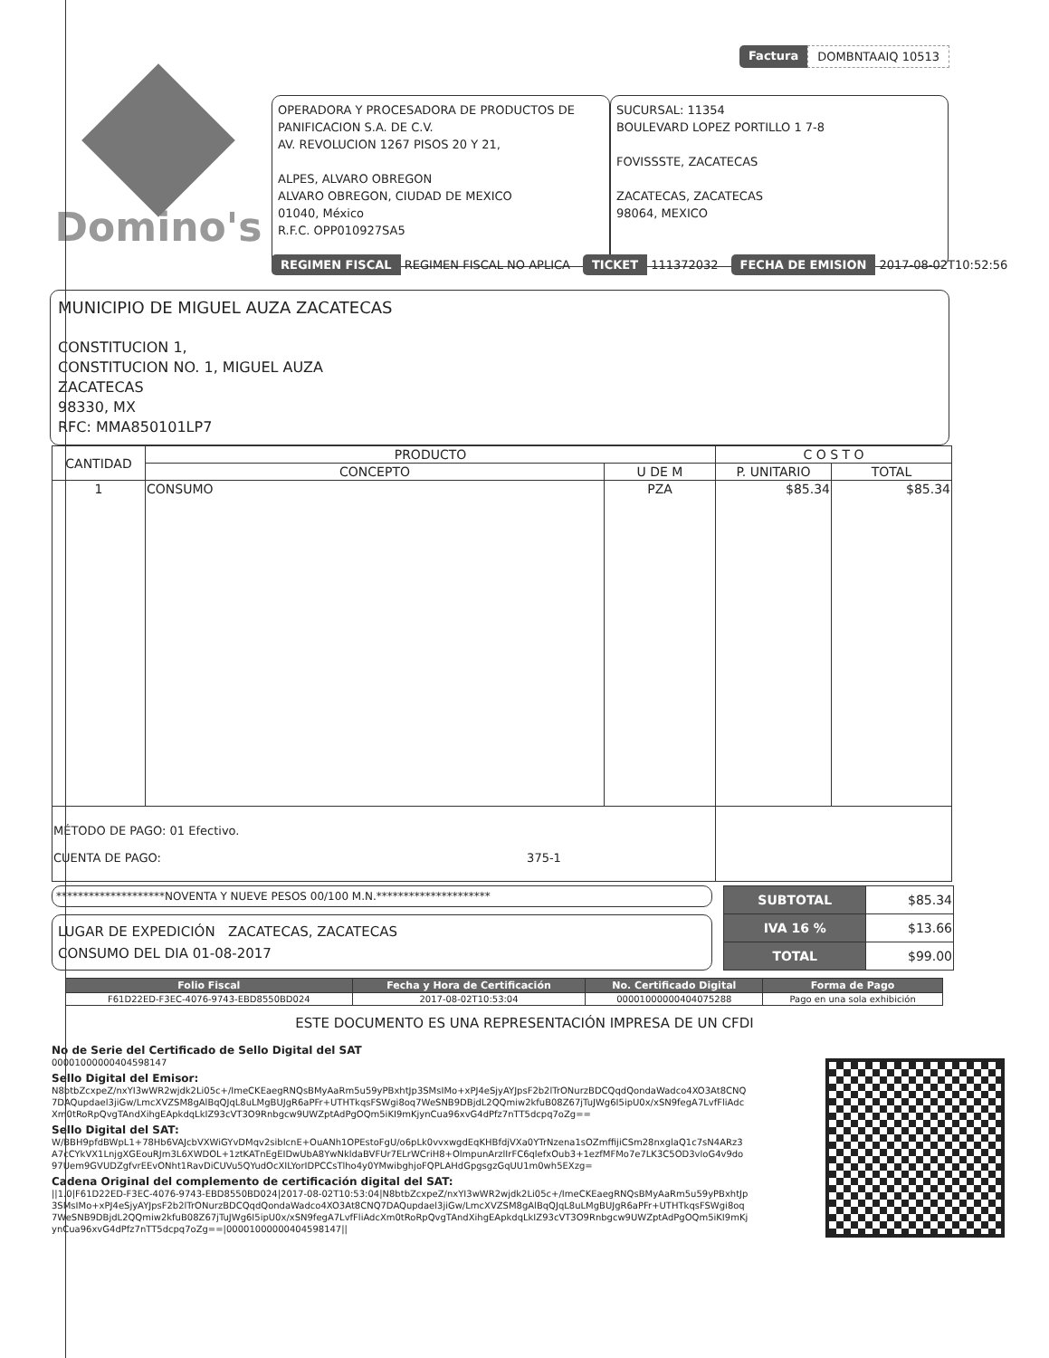Factura DOMBNTAAIQ 10513
Domino's
OPERADORA Y PROCESADORA DE PRODUCTOS DE PANIFICACION S.A. DE C.V.
AV. REVOLUCION 1267 PISOS 20 Y 21,
ALPES, ALVARO OBREGON
ALVARO OBREGON, CIUDAD DE MEXICO
01040, México
R.F.C. OPP010927SA5
SUCURSAL: 11354
BOULEVARD LOPEZ PORTILLO 1 7-8
FOVISSSTE, ZACATECAS
ZACATECAS, ZACATECAS
98064, MEXICO
REGIMEN FISCAL REGIMEN FISCAL NO APLICA
TICKET 111372032
FECHA DE EMISION 2017-08-02T10:52:56
MUNICIPIO DE MIGUEL AUZA ZACATECAS
CONSTITUCION 1,
CONSTITUCION NO. 1, MIGUEL AUZA
ZACATECAS
98330, MX
RFC: MMA850101LP7
| CANTIDAD | PRODUCTO | | C O S T O | |
| --- | --- | --- | --- | --- |
| | CONCEPTO | U DE M | P. UNITARIO | TOTAL |
| 1 | CONSUMO | PZA | $85.34 | $85.34 |
| MÉTODO DE PAGO: 01 Efectivo. CUENTA DE PAGO: 375-1 | | | | |
********************NOVENTA Y NUEVE PESOS 00/100 M.N.*********************
LUGAR DE EXPEDICIÓN ZACATECAS, ZACATECAS
CONSUMO DEL DIA 01-08-2017
| SUBTOTAL | $85.34 |
| IVA 16 % | $13.66 |
| TOTAL | $99.00 |
| Folio Fiscal | Fecha y Hora de Certificación | No. Certificado Digital | Forma de Pago |
| --- | --- | --- | --- |
| F61D22ED-F3EC-4076-9743-EBD8550BD024 | 2017-08-02T10:53:04 | 00001000000404075288 | Pago en una sola exhibición |
ESTE DOCUMENTO ES UNA REPRESENTACIÓN IMPRESA DE UN CFDI
No de Serie del Certificado de Sello Digital del SAT
00001000000404598147
Sello Digital del Emisor:
N8btbZcxpeZ/nxYI3wWR2wjdk2Li05c+/ImeCKEaegRNQsBMyAaRm5u59yPBxhtJp3SMsIMo+xPJ4eSjyAYJpsF2b2lTrONurzBDCQqdQondaWadco4XO3At8CNQ7DAQupdael3jiGw/LmcXVZSM8gAlBqQJqL8uLMgBUJgR6aPFr+UTHTkqsFSWgi8oq7WeSNB9DBjdL2QQmiw2kfuB08Z67jTuJWg6I5ipU0x/xSN9fegA7LvfFliAdcXm0tRoRpQvgTAndXihgEApkdqLkIZ93cVT3O9Rnbgcw9UWZptAdPgOQm5iKI9mKjynCua96xvG4dPfz7nTT5dcpq7oZg==
Sello Digital del SAT:
W/BBH9pfdBWpL1+78Hb6VAJcbVXWiGYvDMqv2sibIcnE+OuANh1OPEstoFgU/o6pLk0vvxwgdEqKHBfdjVXa0YTrNzena1sOZmffijiCSm28nxglaQ1c7sN4ARz3A7cCYkVX1LnjgXGEouRJm3L6XWDOL+1ztKATnEgEIDwUbA8YwNkldaBVFUr7ELrWCriH8+OlmpunArzlIrFC6qlefxOub3+1ezfMFMo7e7LK3C5OD3vloG4v9do97Uem9GVUDZgfvrEEvONht1RavDiCUVu5QYudOcXILYorIDPCCsTlho4y0YMwibghjoFQPLAHdGpgsgzGqUU1m0wh5EXzg=
Cadena Original del complemento de certificación digital del SAT:
||1.0|F61D22ED-F3EC-4076-9743-EBD8550BD024|2017-08-02T10:53:04|N8btbZcxpeZ/nxYI3wWR2wjdk2Li05c+/ImeCKEaegRNQsBMyAaRm5u59yPBxhtJp3SMsIMo+xPJ4eSjyAYJpsF2b2lTrONurzBDCQqdQondaWadco4XO3At8CNQ7DAQupdael3jiGw/LmcXVZSM8gAlBqQJqL8uLMgBUJgR6aPFr+UTHTkqsFSWgi8oq7WeSNB9DBjdL2QQmiw2kfuB08Z67jTuJWg6I5ipU0x/xSN9fegA7LvfFliAdcXm0tRoRpQvgTAndXihgEApkdqLkIZ93cVT3O9Rnbgcw9UWZptAdPgOQm5iKI9mKjynCua96xvG4dPfz7nTT5dcpq7oZg==|00001000000404598147||